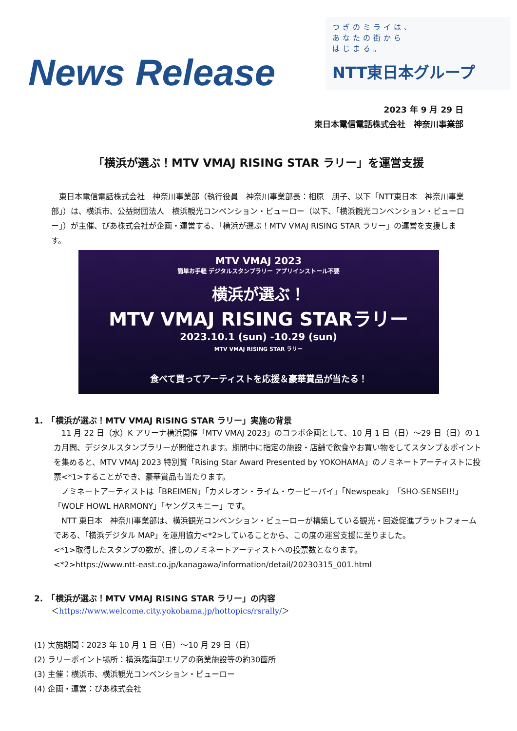News Release
つぎのミライは、
あなたの街から
はじまる。
NTT東日本グループ
2023 年 9 月 29 日
東日本電信電話株式会社　神奈川事業部
「横浜が選ぶ！MTV VMAJ RISING STAR ラリー」を運営支援
　東日本電信電話株式会社　神奈川事業部（執行役員　神奈川事業部長：相原　朋子、以下「NTT東日本　神奈川事業部」）は、横浜市、公益財団法人　横浜観光コンベンション・ビューロー（以下、「横浜観光コンベンション・ビューロー」）が主催、ぴあ株式会社が企画・運営する、「横浜が選ぶ！MTV VMAJ RISING STAR ラリー」の運営を支援します。
MTV VMAJ 2023
簡単お手軽 デジタルスタンプラリー アプリインストール不要
横浜が選ぶ！
MTV VMAJ RISING STARラリー
2023.10.1 (sun) -10.29 (sun)
MTV VMAJ RISING STAR ラリー
食べて買ってアーティストを応援＆豪華賞品が当たる！
1.　「横浜が選ぶ！MTV VMAJ RISING STAR ラリー」実施の背景
　11 月 22 日（水）K アリーナ横浜開催「MTV VMAJ 2023」のコラボ企画として、10 月 1 日（日）～29 日（日）の 1 カ月間、デジタルスタンプラリーが開催されます。期間中に指定の施設・店舗で飲食やお買い物をしてスタンプ＆ポイントを集めると、MTV VMAJ 2023 特別賞「Rising Star Award Presented by YOKOHAMA」のノミネートアーティストに投票<*1>することができ、豪華賞品も当たります。
　ノミネートアーティストは「BREIMEN」「カメレオン・ライム・ウーピーパイ」「Newspeak」「SHO-SENSEI!!」「WOLF HOWL HARMONY」「ヤングスキニー」です。
　NTT 東日本　神奈川事業部は、横浜観光コンベンション・ビューローが構築している観光・回遊促進プラットフォームである、「横浜デジタル MAP」を運用協力<*2>していることから、この度の運営支援に至りました。
<*1>取得したスタンプの数が、推しのノミネートアーティストへの投票数となります。
<*2>https://www.ntt-east.co.jp/kanagawa/information/detail/20230315_001.html
2.　「横浜が選ぶ！MTV VMAJ RISING STAR ラリー」の内容
＜https://www.welcome.city.yokohama.jp/hottopics/rsrally/＞
(1) 実施期間：2023 年 10 月 1 日（日）～10 月 29 日（日）
(2) ラリーポイント場所：横浜臨海部エリアの商業施設等の約30箇所
(3) 主催：横浜市、横浜観光コンベンション・ビューロー
(4) 企画・運営：ぴあ株式会社